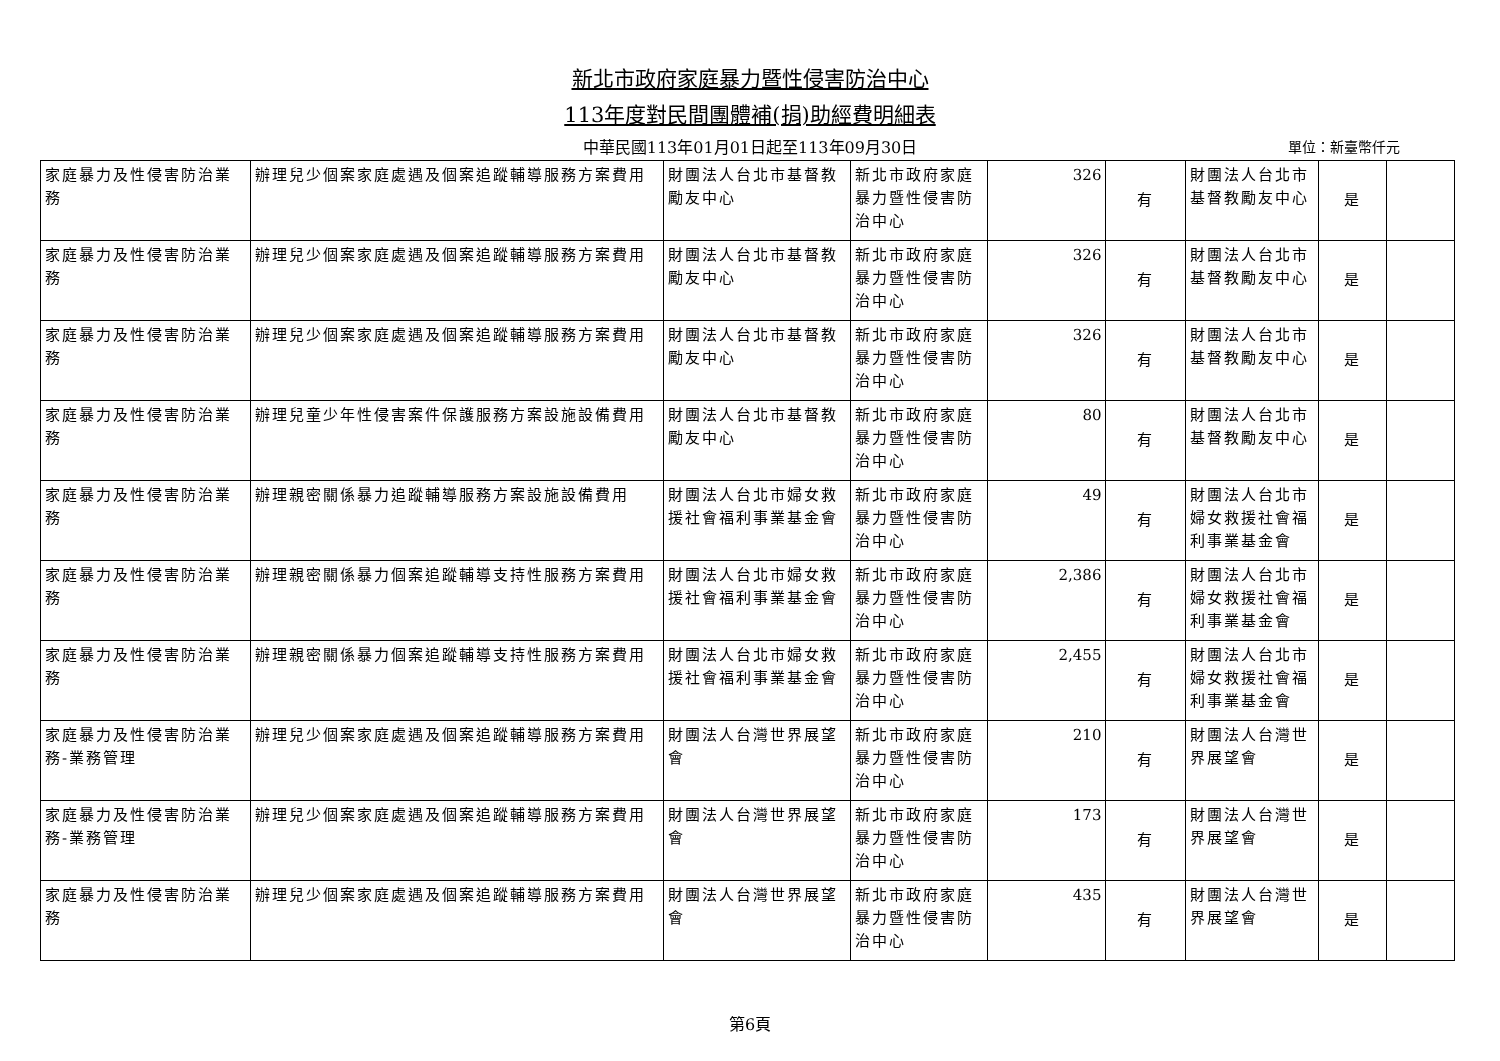新北市政府家庭暴力暨性侵害防治中心
113年度對民間團體補(捐)助經費明細表
中華民國113年01月01日起至113年09月30日 單位：新臺幣仟元
| 家庭暴力及性侵害防治業務 | 辦理兒少個案家庭處遇及個案追蹤輔導服務方案費用 | 財團法人台北市基督教勵友中心 | 新北市政府家庭暴力暨性侵害防治中心 | 326 | 有 | 財團法人台北市基督教勵友中心 | 是 | |
| 家庭暴力及性侵害防治業務 | 辦理兒少個案家庭處遇及個案追蹤輔導服務方案費用 | 財團法人台北市基督教勵友中心 | 新北市政府家庭暴力暨性侵害防治中心 | 326 | 有 | 財團法人台北市基督教勵友中心 | 是 | |
| 家庭暴力及性侵害防治業務 | 辦理兒少個案家庭處遇及個案追蹤輔導服務方案費用 | 財團法人台北市基督教勵友中心 | 新北市政府家庭暴力暨性侵害防治中心 | 326 | 有 | 財團法人台北市基督教勵友中心 | 是 | |
| 家庭暴力及性侵害防治業務 | 辦理兒童少年性侵害案件保護服務方案設施設備費用 | 財團法人台北市基督教勵友中心 | 新北市政府家庭暴力暨性侵害防治中心 | 80 | 有 | 財團法人台北市基督教勵友中心 | 是 | |
| 家庭暴力及性侵害防治業務 | 辦理親密關係暴力追蹤輔導服務方案設施設備費用 | 財團法人台北市婦女救援社會福利事業基金會 | 新北市政府家庭暴力暨性侵害防治中心 | 49 | 有 | 財團法人台北市婦女救援社會福利事業基金會 | 是 | |
| 家庭暴力及性侵害防治業務 | 辦理親密關係暴力個案追蹤輔導支持性服務方案費用 | 財團法人台北市婦女救援社會福利事業基金會 | 新北市政府家庭暴力暨性侵害防治中心 | 2,386 | 有 | 財團法人台北市婦女救援社會福利事業基金會 | 是 | |
| 家庭暴力及性侵害防治業務 | 辦理親密關係暴力個案追蹤輔導支持性服務方案費用 | 財團法人台北市婦女救援社會福利事業基金會 | 新北市政府家庭暴力暨性侵害防治中心 | 2,455 | 有 | 財團法人台北市婦女救援社會福利事業基金會 | 是 | |
| 家庭暴力及性侵害防治業務-業務管理 | 辦理兒少個案家庭處遇及個案追蹤輔導服務方案費用 | 財團法人台灣世界展望會 | 新北市政府家庭暴力暨性侵害防治中心 | 210 | 有 | 財團法人台灣世界展望會 | 是 | |
| 家庭暴力及性侵害防治業務-業務管理 | 辦理兒少個案家庭處遇及個案追蹤輔導服務方案費用 | 財團法人台灣世界展望會 | 新北市政府家庭暴力暨性侵害防治中心 | 173 | 有 | 財團法人台灣世界展望會 | 是 | |
| 家庭暴力及性侵害防治業務 | 辦理兒少個案家庭處遇及個案追蹤輔導服務方案費用 | 財團法人台灣世界展望會 | 新北市政府家庭暴力暨性侵害防治中心 | 435 | 有 | 財團法人台灣世界展望會 | 是 | |
第6頁